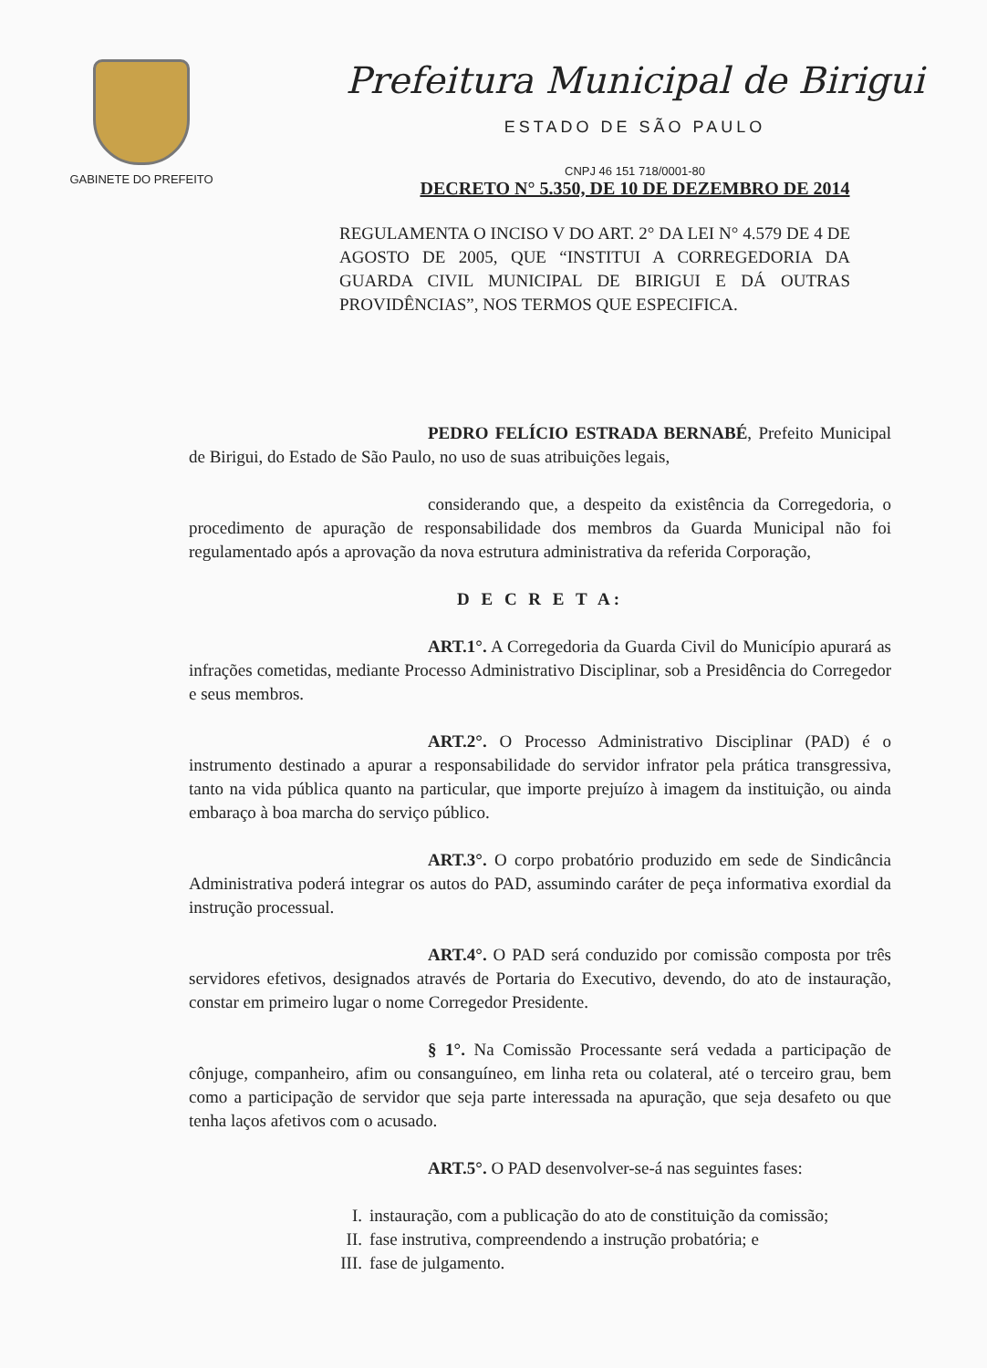GABINETE DO PREFEITO
Prefeitura Municipal de Birigui
ESTADO DE SÃO PAULO
CNPJ 46 151 718/0001-80
DECRETO N° 5.350, DE 10 DE DEZEMBRO DE 2014
REGULAMENTA O INCISO V DO ART. 2° DA LEI N° 4.579 DE 4 DE AGOSTO DE 2005, QUE “INSTITUI A CORREGEDORIA DA GUARDA CIVIL MUNICIPAL DE BIRIGUI E DÁ OUTRAS PROVIDÊNCIAS”, NOS TERMOS QUE ESPECIFICA.
PEDRO FELÍCIO ESTRADA BERNABÉ, Prefeito Municipal de Birigui, do Estado de São Paulo, no uso de suas atribuições legais,
considerando que, a despeito da existência da Corregedoria, o procedimento de apuração de responsabilidade dos membros da Guarda Municipal não foi regulamentado após a aprovação da nova estrutura administrativa da referida Corporação,
D E C R E T A:
ART.1°. A Corregedoria da Guarda Civil do Município apurará as infrações cometidas, mediante Processo Administrativo Disciplinar, sob a Presidência do Corregedor e seus membros.
ART.2°. O Processo Administrativo Disciplinar (PAD) é o instrumento destinado a apurar a responsabilidade do servidor infrator pela prática transgressiva, tanto na vida pública quanto na particular, que importe prejuízo à imagem da instituição, ou ainda embaraço à boa marcha do serviço público.
ART.3°. O corpo probatório produzido em sede de Sindicância Administrativa poderá integrar os autos do PAD, assumindo caráter de peça informativa exordial da instrução processual.
ART.4°. O PAD será conduzido por comissão composta por três servidores efetivos, designados através de Portaria do Executivo, devendo, do ato de instauração, constar em primeiro lugar o nome Corregedor Presidente.
§ 1°. Na Comissão Processante será vedada a participação de cônjuge, companheiro, afim ou consanguíneo, em linha reta ou colateral, até o terceiro grau, bem como a participação de servidor que seja parte interessada na apuração, que seja desafeto ou que tenha laços afetivos com o acusado.
ART.5°. O PAD desenvolver-se-á nas seguintes fases:
I. instauração, com a publicação do ato de constituição da comissão;
II. fase instrutiva, compreendendo a instrução probatória; e
III. fase de julgamento.